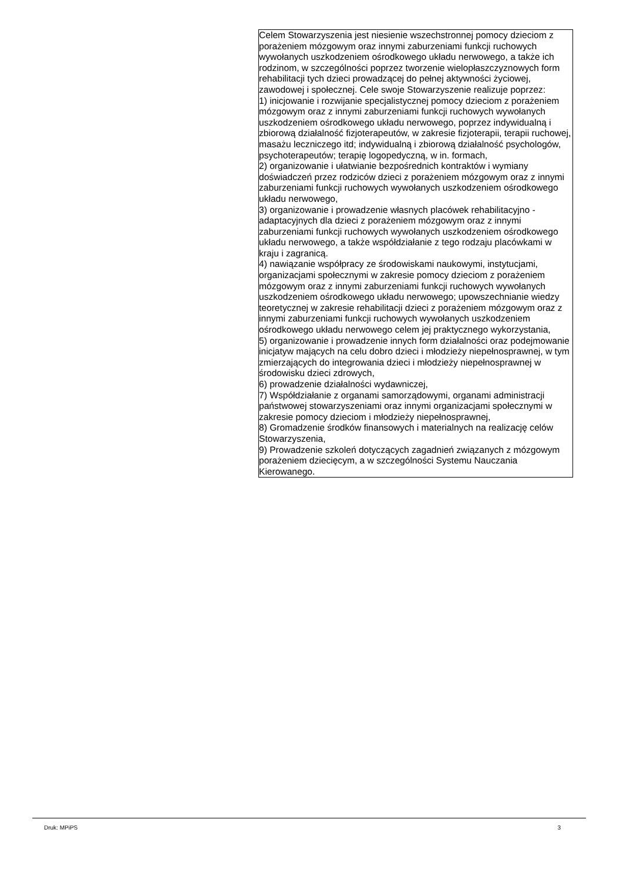| Celem Stowarzyszenia jest niesienie wszechstronnej pomocy dzieciom z porażeniem mózgowym oraz innymi zaburzeniami funkcji ruchowych wywołanych uszkodzeniem ośrodkowego układu nerwowego, a także ich rodzinom, w szczególności poprzez tworzenie wielopłaszczyznowych form rehabilitacji tych dzieci prowadzącej do pełnej aktywności życiowej, zawodowej i społecznej. Cele swoje Stowarzyszenie realizuje poprzez: 1) inicjowanie i rozwijanie specjalistycznej pomocy dzieciom z porażeniem mózgowym oraz z innymi zaburzeniami funkcji ruchowych wywołanych uszkodzeniem ośrodkowego układu nerwowego, poprzez indywidualną i zbiorową działalność fizjoterapeutów, w zakresie fizjoterapii, terapii ruchowej, masażu leczniczego itd; indywidualną i zbiorową działalność psychologów, psychoterapeutów; terapię logopedyczną, w in. formach, 2) organizowanie i ułatwianie bezpośrednich kontraktów i wymiany doświadczeń przez rodziców dzieci z porażeniem mózgowym oraz z innymi zaburzeniami funkcji ruchowych wywołanych uszkodzeniem ośrodkowego układu nerwowego, 3) organizowanie i prowadzenie własnych placówek rehabilitacyjno - adaptacyjnych dla dzieci z porażeniem mózgowym oraz z innymi zaburzeniami funkcji ruchowych wywołanych uszkodzeniem ośrodkowego układu nerwowego, a także współdziałanie z tego rodzaju placówkami w kraju i zagranicą. 4) nawiązanie współpracy ze środowiskami naukowymi, instytucjami, organizacjami społecznymi w zakresie pomocy dzieciom z porażeniem mózgowym oraz z innymi zaburzeniami funkcji ruchowych wywołanych uszkodzeniem ośrodkowego układu nerwowego; upowszechnianie wiedzy teoretycznej w zakresie rehabilitacji dzieci z porażeniem mózgowym oraz z innymi zaburzeniami funkcji ruchowych wywołanych uszkodzeniem ośrodkowego układu nerwowego celem jej praktycznego wykorzystania, 5) organizowanie i prowadzenie innych form działalności oraz podejmowanie inicjatyw mających na celu dobro dzieci i młodzieży niepełnosprawnej, w tym zmierzających do integrowania dzieci i młodzieży niepełnosprawnej w środowisku dzieci zdrowych, 6) prowadzenie działalności wydawniczej, 7) Współdziałanie z organami samorządowymi, organami administracji państwowej stowarzyszeniami oraz innymi organizacjami społecznymi w zakresie pomocy dzieciom i młodzieży niepełnosprawnej, 8) Gromadzenie środków finansowych i materialnych na realizację celów Stowarzyszenia, 9) Prowadzenie szkoleń dotyczących zagadnień związanych z mózgowym porażeniem dziecięcym, a w szczególności Systemu Nauczania Kierowanego. |
Druk: MPiPS 3